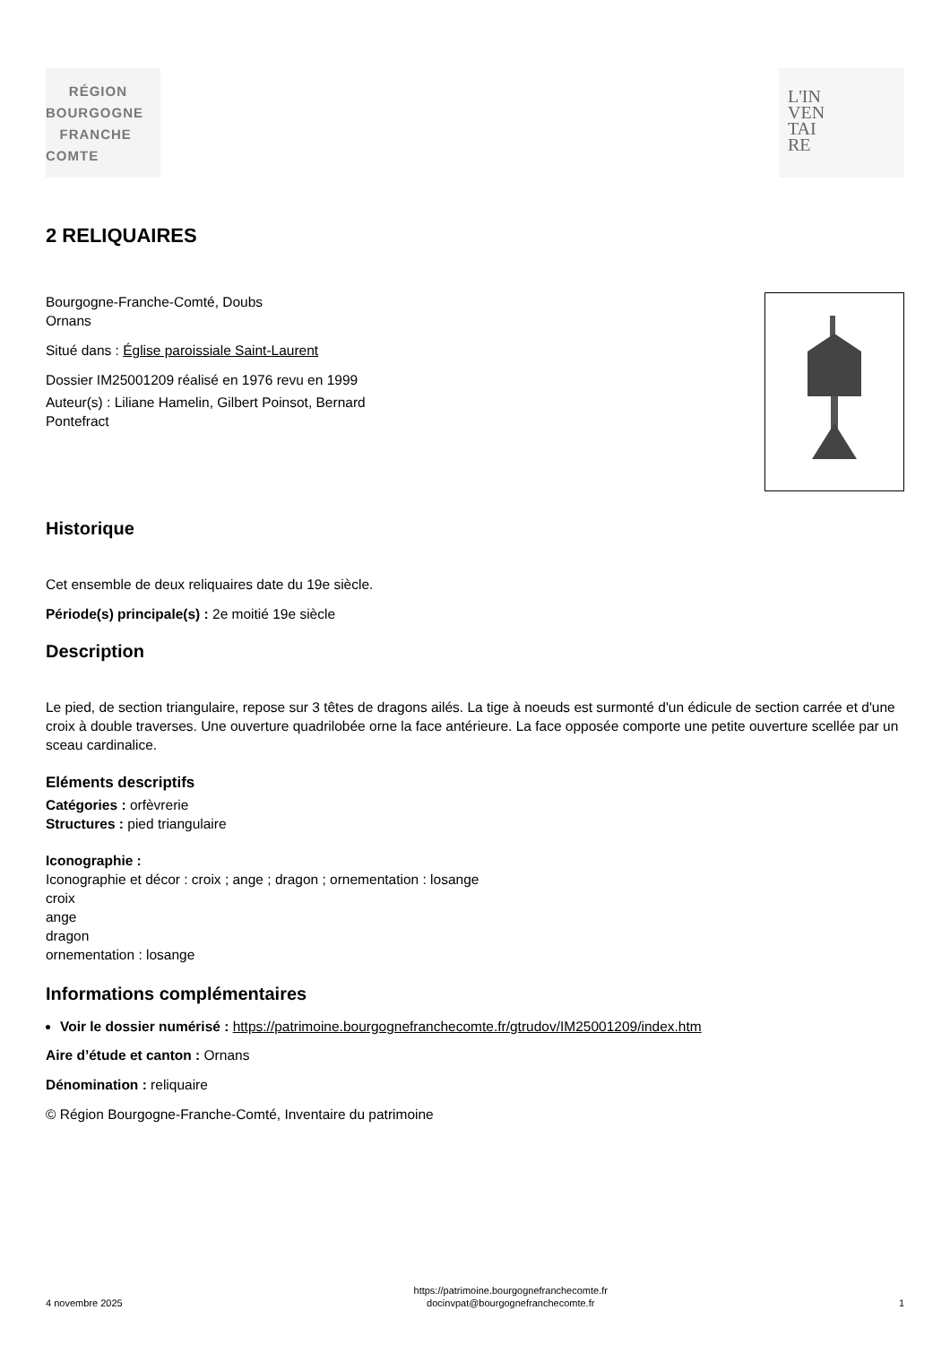RÉGION
BOURGOGNE
FRANCHE
COMTE
L'IN
VEN
TAI
RE
2 RELIQUAIRES
Bourgogne-Franche-Comté, Doubs
Ornans
Situé dans : Église paroissiale Saint-Laurent
Dossier IM25001209 réalisé en 1976 revu en 1999
Auteur(s) : Liliane Hamelin, Gilbert Poinsot, Bernard
Pontefract
Historique
Cet ensemble de deux reliquaires date du 19e siècle.
Période(s) principale(s) : 2e moitié 19e siècle
Description
Le pied, de section triangulaire, repose sur 3 têtes de dragons ailés. La tige à noeuds est surmonté d'un édicule de section carrée et d'une croix à double traverses. Une ouverture quadrilobée orne la face antérieure. La face opposée comporte une petite ouverture scellée par un sceau cardinalice.
Eléments descriptifs
Catégories : orfèvrerie
Structures : pied triangulaire
Iconographie :
Iconographie et décor : croix ; ange ; dragon ; ornementation : losange
croix
ange
dragon
ornementation : losange
Informations complémentaires
Voir le dossier numérisé : https://patrimoine.bourgognefranchecomte.fr/gtrudov/IM25001209/index.htm
Aire d’étude et canton : Ornans
Dénomination : reliquaire
© Région Bourgogne-Franche-Comté, Inventaire du patrimoine
4 novembre 2025 https://patrimoine.bourgognefranchecomte.fr
docinvpat@bourgognefranchecomte.fr 1